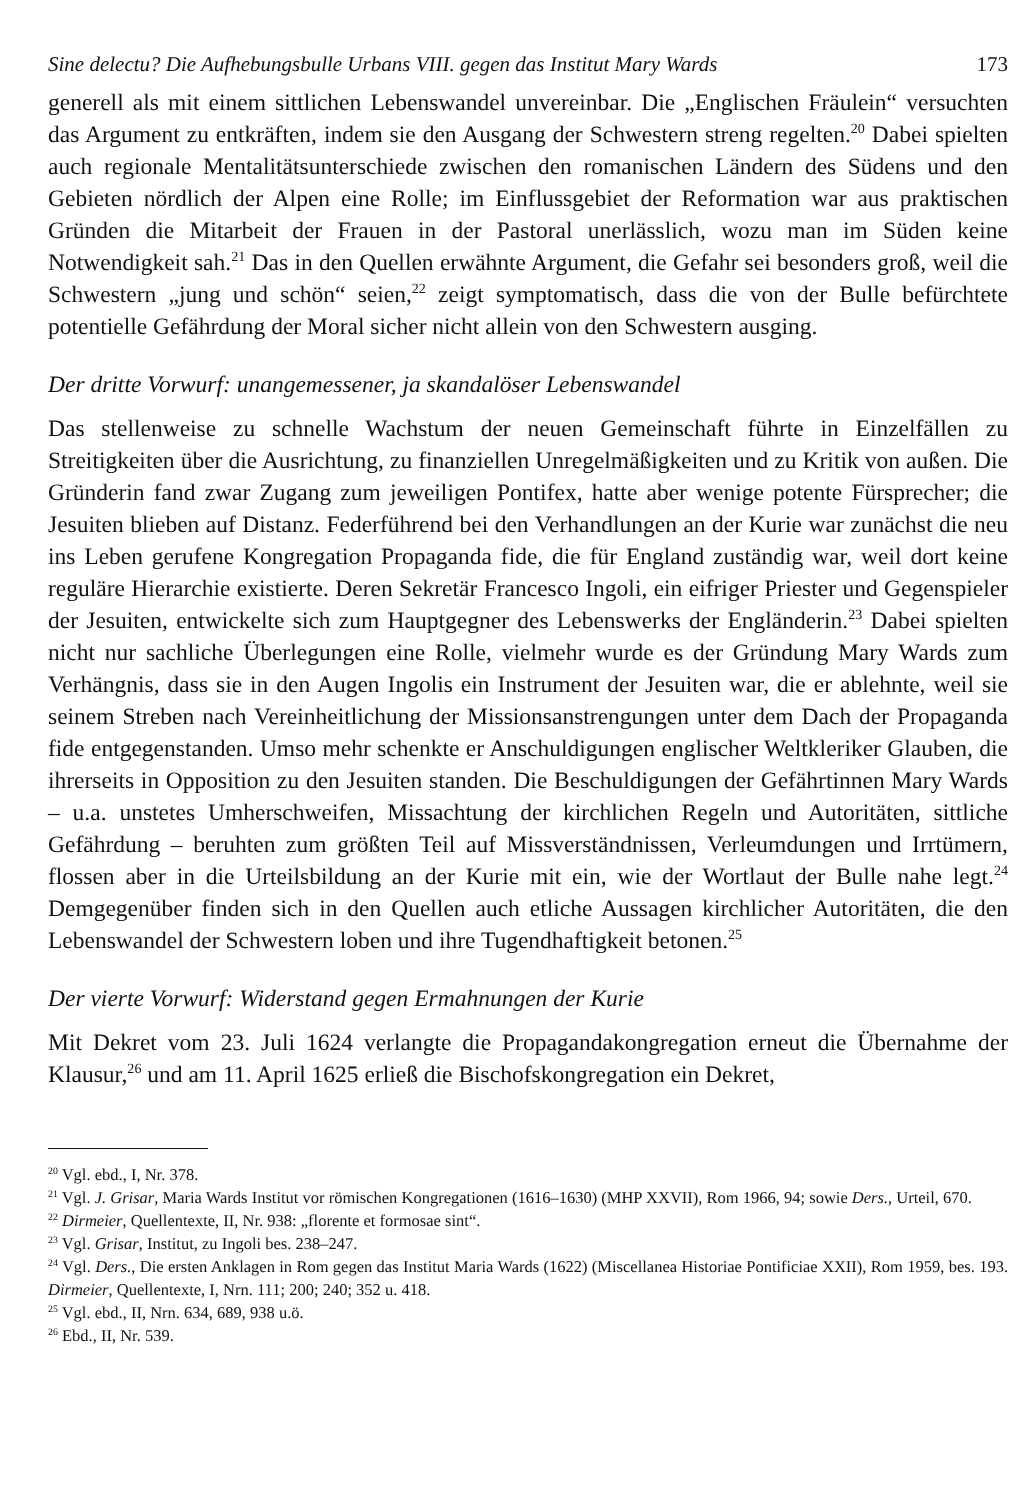Sine delectu? Die Aufhebungsbulle Urbans VIII. gegen das Institut Mary Wards 173
generell als mit einem sittlichen Lebenswandel unvereinbar. Die „Englischen Fräulein“ versuchten das Argument zu entkräften, indem sie den Ausgang der Schwestern streng regelten.<sup>20</sup> Dabei spielten auch regionale Mentalitätsunterschiede zwischen den romanischen Ländern des Südens und den Gebieten nördlich der Alpen eine Rolle; im Einflussgebiet der Reformation war aus praktischen Gründen die Mitarbeit der Frauen in der Pastoral unerlässlich, wozu man im Süden keine Notwendigkeit sah.<sup>21</sup> Das in den Quellen erwähnte Argument, die Gefahr sei besonders groß, weil die Schwestern „jung und schön“ seien,<sup>22</sup> zeigt symptomatisch, dass die von der Bulle befürchtete potentielle Gefährdung der Moral sicher nicht allein von den Schwestern ausging.
Der dritte Vorwurf: unangemessener, ja skandalöser Lebenswandel
Das stellenweise zu schnelle Wachstum der neuen Gemeinschaft führte in Einzelfällen zu Streitigkeiten über die Ausrichtung, zu finanziellen Unregelmäßigkeiten und zu Kritik von außen. Die Gründerin fand zwar Zugang zum jeweiligen Pontifex, hatte aber wenige potente Fürsprecher; die Jesuiten blieben auf Distanz. Federführend bei den Verhandlungen an der Kurie war zunächst die neu ins Leben gerufene Kongregation Propaganda fide, die für England zuständig war, weil dort keine reguläre Hierarchie existierte. Deren Sekretär Francesco Ingoli, ein eifriger Priester und Gegenspieler der Jesuiten, entwickelte sich zum Hauptgegner des Lebenswerks der Engländerin.<sup>23</sup> Dabei spielten nicht nur sachliche Überlegungen eine Rolle, vielmehr wurde es der Gründung Mary Wards zum Verhängnis, dass sie in den Augen Ingolis ein Instrument der Jesuiten war, die er ablehnte, weil sie seinem Streben nach Vereinheitlichung der Missionsanstrengungen unter dem Dach der Propaganda fide entgegenstanden. Umso mehr schenkte er Anschuldigungen englischer Weltkleriker Glauben, die ihrerseits in Opposition zu den Jesuiten standen. Die Beschuldigungen der Gefährtinnen Mary Wards – u.a. unstetes Umherschweifen, Missachtung der kirchlichen Regeln und Autoritäten, sittliche Gefährdung – beruhten zum größten Teil auf Missverständnissen, Verleumdungen und Irrtümern, flossen aber in die Urteilsbildung an der Kurie mit ein, wie der Wortlaut der Bulle nahe legt.<sup>24</sup> Demgegenüber finden sich in den Quellen auch etliche Aussagen kirchlicher Autoritäten, die den Lebenswandel der Schwestern loben und ihre Tugendhaftigkeit betonen.<sup>25</sup>
Der vierte Vorwurf: Widerstand gegen Ermahnungen der Kurie
Mit Dekret vom 23. Juli 1624 verlangte die Propagandakongregation erneut die Übernahme der Klausur,<sup>26</sup> und am 11. April 1625 erließ die Bischofskongregation ein Dekret,
<sup>20</sup> Vgl. ebd., I, Nr. 378.
<sup>21</sup> Vgl. J. Grisar, Maria Wards Institut vor römischen Kongregationen (1616–1630) (MHP XXVII), Rom 1966, 94; sowie Ders., Urteil, 670.
<sup>22</sup> Dirmeier, Quellentexte, II, Nr. 938: „florente et formosae sint“.
<sup>23</sup> Vgl. Grisar, Institut, zu Ingoli bes. 238–247.
<sup>24</sup> Vgl. Ders., Die ersten Anklagen in Rom gegen das Institut Maria Wards (1622) (Miscellanea Historiae Pontificiae XXII), Rom 1959, bes. 193. Dirmeier, Quellentexte, I, Nrn. 111; 200; 240; 352 u. 418.
<sup>25</sup> Vgl. ebd., II, Nrn. 634, 689, 938 u.ö.
<sup>26</sup> Ebd., II, Nr. 539.